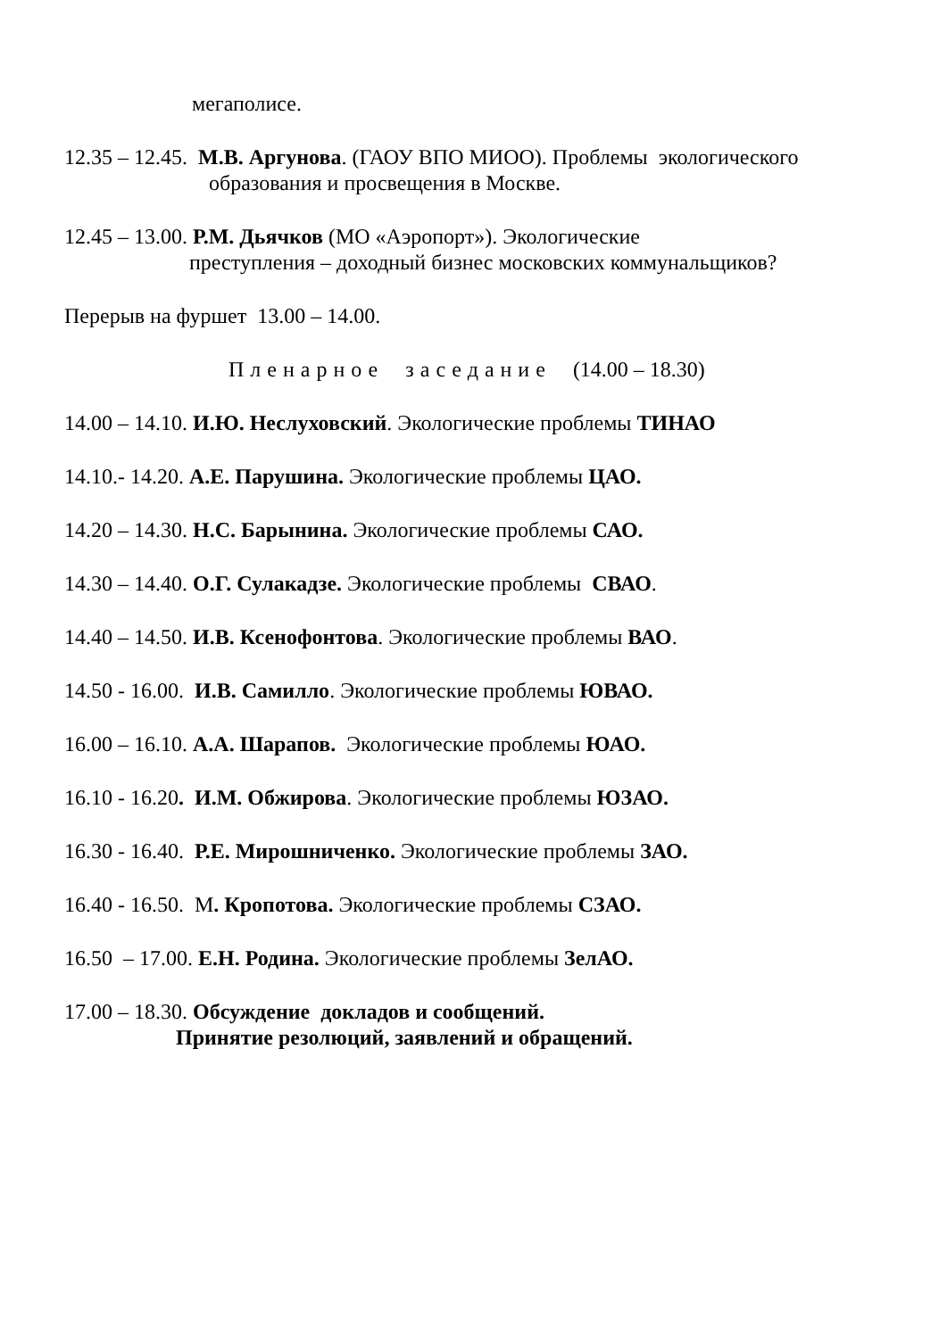мегаполисе.
12.35 – 12.45. М.В. Аргунова. (ГАОУ ВПО МИОО). Проблемы экологического
образования и просвещения в Москве.
12.45 – 13.00. Р.М. Дьячков (МО «Аэропорт»). Экологические
преступления – доходный бизнес московских коммунальщиков?
Перерыв на фуршет 13.00 – 14.00.
Пленарное заседание (14.00 – 18.30)
14.00 – 14.10. И.Ю. Неслуховский. Экологические проблемы ТИНАО
14.10.- 14.20. А.Е. Парушина. Экологические проблемы ЦАО.
14.20 – 14.30. Н.С. Барынина. Экологические проблемы САО.
14.30 – 14.40. О.Г. Сулакадзе. Экологические проблемы СВАО.
14.40 – 14.50. И.В. Ксенофонтова. Экологические проблемы ВАО.
14.50 - 16.00. И.В. Самилло. Экологические проблемы ЮВАО.
16.00 – 16.10. А.А. Шарапов. Экологические проблемы ЮАО.
16.10 - 16.20. И.М. Обжирова. Экологические проблемы ЮЗАО.
16.30 - 16.40. Р.Е. Мирошниченко. Экологические проблемы ЗАО.
16.40 - 16.50. М. Кропотова. Экологические проблемы СЗАО.
16.50 – 17.00. Е.Н. Родина. Экологические проблемы ЗелАО.
17.00 – 18.30. Обсуждение докладов и сообщений.
Принятие резолюций, заявлений и обращений.